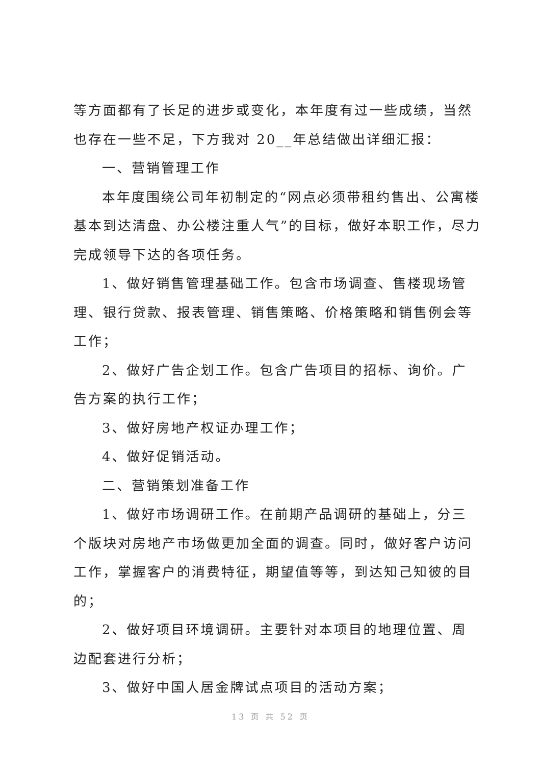等方面都有了长足的进步或变化，本年度有过一些成绩，当然也存在一些不足，下方我对 20__年总结做出详细汇报：
一、营销管理工作
本年度围绕公司年初制定的“网点必须带租约售出、公寓楼基本到达清盘、办公楼注重人气”的目标，做好本职工作，尽力完成领导下达的各项任务。
1、做好销售管理基础工作。包含市场调查、售楼现场管理、银行贷款、报表管理、销售策略、价格策略和销售例会等工作；
2、做好广告企划工作。包含广告项目的招标、询价。广告方案的执行工作；
3、做好房地产权证办理工作；
4、做好促销活动。
二、营销策划准备工作
1、做好市场调研工作。在前期产品调研的基础上，分三个版块对房地产市场做更加全面的调查。同时，做好客户访问工作，掌握客户的消费特征，期望值等等，到达知己知彼的目的；
2、做好项目环境调研。主要针对本项目的地理位置、周边配套进行分析；
3、做好中国人居金牌试点项目的活动方案；
13 页 共 52 页